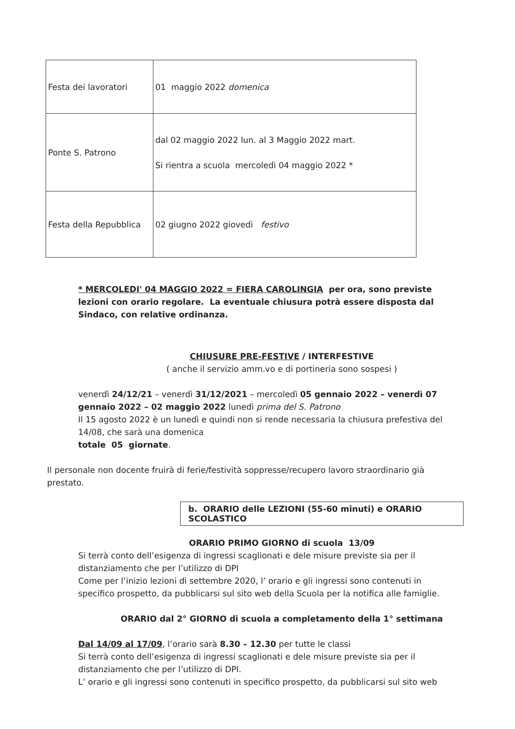| Festa dei lavoratori | 01 maggio 2022 domenica |
| Ponte S. Patrono | dal 02 maggio 2022 lun. al 3 Maggio 2022 mart. Si rientra a scuola mercoledì 04 maggio 2022 * |
| Festa della Repubblica | 02 giugno 2022 giovedì festivo |
* MERCOLEDI' 04 MAGGIO 2022 = FIERA CAROLINGIA per ora, sono previste lezioni con orario regolare. La eventuale chiusura potrà essere disposta dal Sindaco, con relative ordinanza.
CHIUSURE PRE-FESTIVE / INTERFESTIVE
( anche il servizio amm.vo e di portineria sono sospesi )
venerdì 24/12/21 – venerdì 31/12/2021 – mercoledì 05 gennaio 2022 – venerdì 07 gennaio 2022 – 02 maggio 2022 lunedì prima del S. Patrono
Il 15 agosto 2022 è un lunedì e quindi non si rende necessaria la chiusura prefestiva del 14/08, che sarà una domenica
totale 05 giornate.
Il personale non docente fruirà di ferie/festività soppresse/recupero lavoro straordinario già prestato.
b. ORARIO delle LEZIONI (55-60 minuti) e ORARIO SCOLASTICO
ORARIO PRIMO GIORNO di scuola 13/09
Si terrà conto dell’esigenza di ingressi scaglionati e dele misure previste sia per il distanziamento che per l’utilizzo di DPI
Come per l’inizio lezioni di settembre 2020, l’ orario e gli ingressi sono contenuti in specifico prospetto, da pubblicarsi sul sito web della Scuola per la notifica alle famiglie.
ORARIO dal 2° GIORNO di scuola a completamento della 1° settimana
Dal 14/09 al 17/09, l’orario sarà 8.30 – 12.30 per tutte le classi
Si terrà conto dell’esigenza di ingressi scaglionati e dele misure previste sia per il distanziamento che per l’utilizzo di DPI.
L’ orario e gli ingressi sono contenuti in specifico prospetto, da pubblicarsi sul sito web